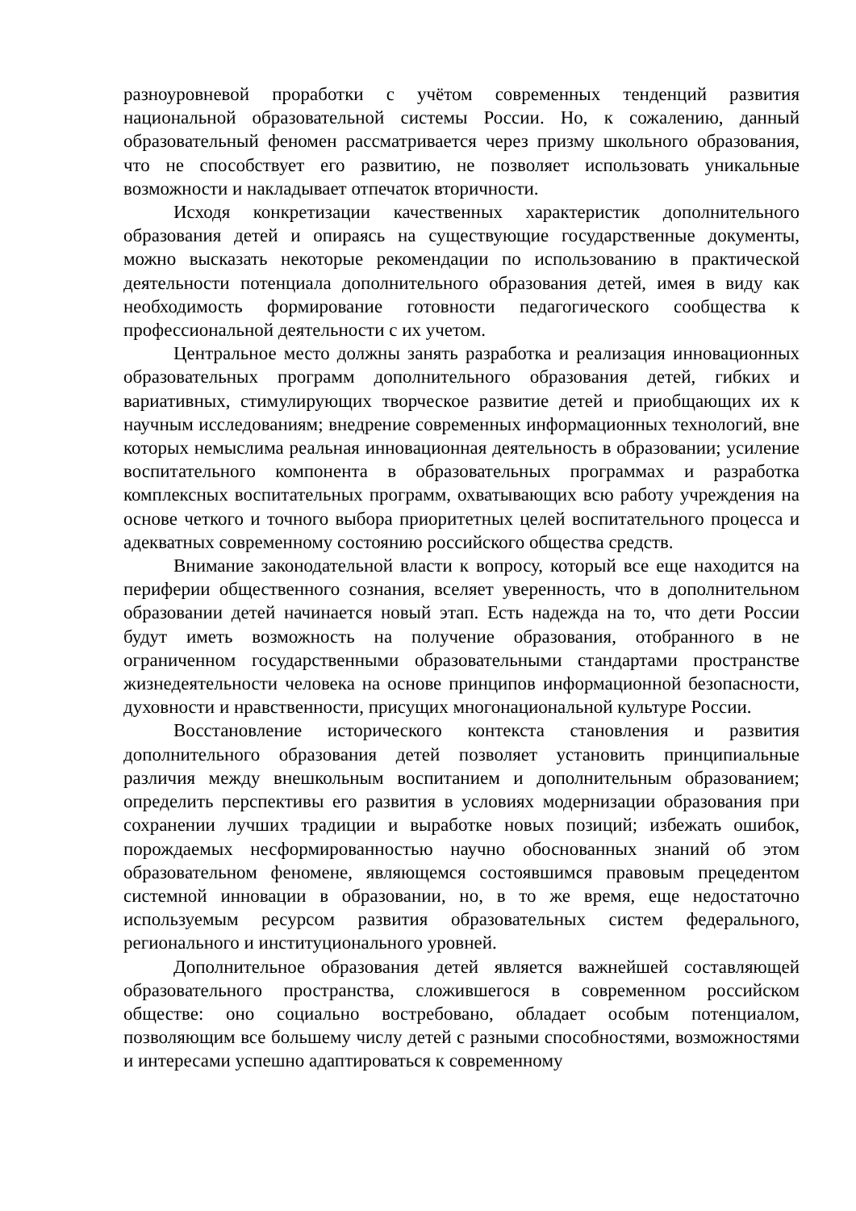разноуровневой проработки с учётом современных тенденций развития национальной образовательной системы России. Но, к сожалению, данный образовательный феномен рассматривается через призму школьного образования, что не способствует его развитию, не позволяет использовать уникальные возможности и накладывает отпечаток вторичности.
Исходя конкретизации качественных характеристик дополнительного образования детей и опираясь на существующие государственные документы, можно высказать некоторые рекомендации по использованию в практической деятельности потенциала дополнительного образования детей, имея в виду как необходимость формирование готовности педагогического сообщества к профессиональной деятельности с их учетом.
Центральное место должны занять разработка и реализация инновационных образовательных программ дополнительного образования детей, гибких и вариативных, стимулирующих творческое развитие детей и приобщающих их к научным исследованиям; внедрение современных информационных технологий, вне которых немыслима реальная инновационная деятельность в образовании; усиление воспитательного компонента в образовательных программах и разработка комплексных воспитательных программ, охватывающих всю работу учреждения на основе четкого и точного выбора приоритетных целей воспитательного процесса и адекватных современному состоянию российского общества средств.
Внимание законодательной власти к вопросу, который все еще находится на периферии общественного сознания, вселяет уверенность, что в дополнительном образовании детей начинается новый этап. Есть надежда на то, что дети России будут иметь возможность на получение образования, отобранного в не ограниченном государственными образовательными стандартами пространстве жизнедеятельности человека на основе принципов информационной безопасности, духовности и нравственности, присущих многонациональной культуре России.
Восстановление исторического контекста становления и развития дополнительного образования детей позволяет установить принципиальные различия между внешкольным воспитанием и дополнительным образованием; определить перспективы его развития в условиях модернизации образования при сохранении лучших традиции и выработке новых позиций; избежать ошибок, порождаемых несформированностью научно обоснованных знаний об этом образовательном феномене, являющемся состоявшимся правовым прецедентом системной инновации в образовании, но, в то же время, еще недостаточно используемым ресурсом развития образовательных систем федерального, регионального и институционального уровней.
Дополнительное образования детей является важнейшей составляющей образовательного пространства, сложившегося в современном российском обществе: оно социально востребовано, обладает особым потенциалом, позволяющим все большему числу детей с разными способностями, возможностями и интересами успешно адаптироваться к современному